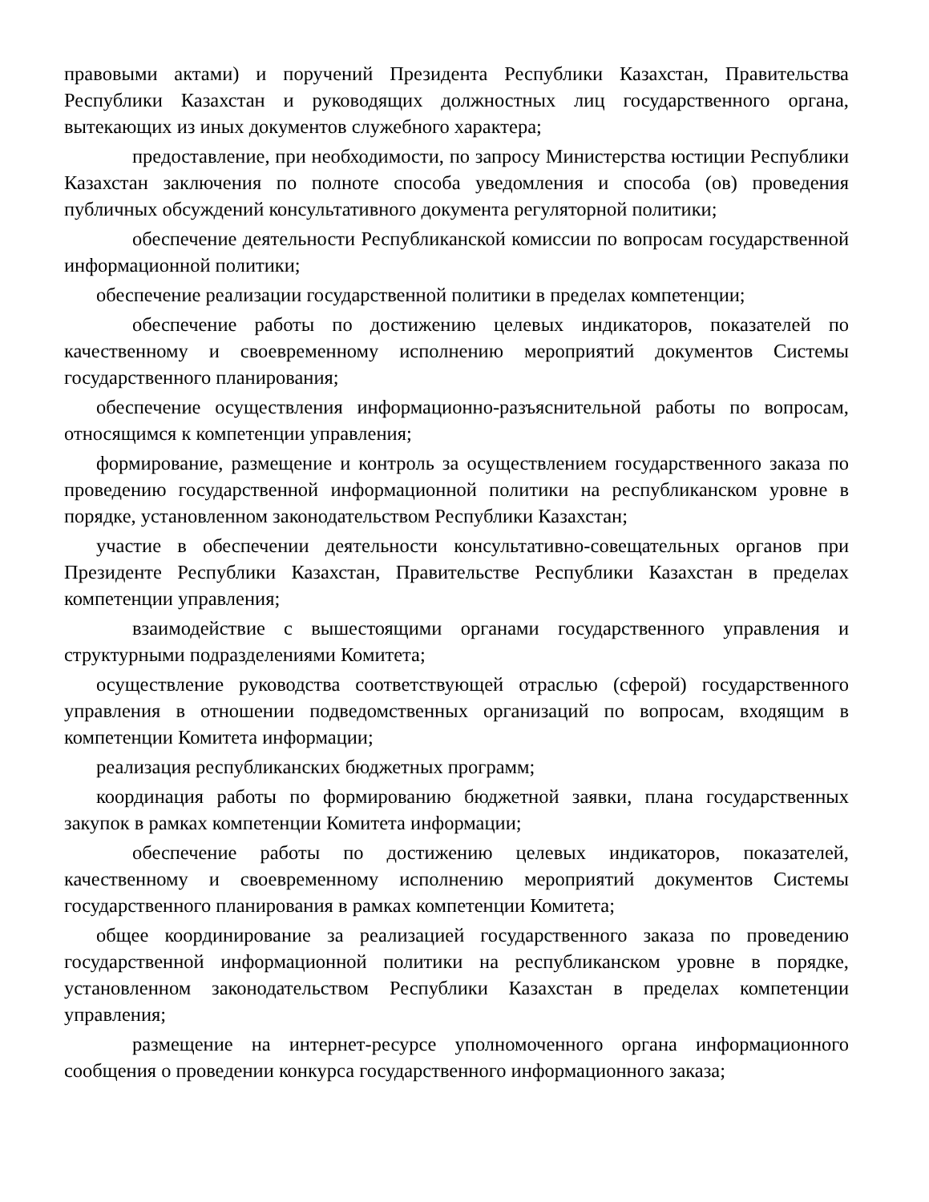правовыми актами) и поручений Президента Республики Казахстан, Правительства Республики Казахстан и руководящих должностных лиц государственного органа, вытекающих из иных документов служебного характера;
предоставление, при необходимости, по запросу Министерства юстиции Республики Казахстан заключения по полноте способа уведомления и способа (ов) проведения публичных обсуждений консультативного документа регуляторной политики;
обеспечение деятельности Республиканской комиссии по вопросам государственной информационной политики;
обеспечение реализации государственной политики в пределах компетенции;
обеспечение работы по достижению целевых индикаторов, показателей по качественному и своевременному исполнению мероприятий документов Системы государственного планирования;
обеспечение осуществления информационно-разъяснительной работы по вопросам, относящимся к компетенции управления;
формирование, размещение и контроль за осуществлением государственного заказа по проведению государственной информационной политики на республиканском уровне в порядке, установленном законодательством Республики Казахстан;
участие в обеспечении деятельности консультативно-совещательных органов при Президенте Республики Казахстан, Правительстве Республики Казахстан в пределах компетенции управления;
взаимодействие с вышестоящими органами государственного управления и структурными подразделениями Комитета;
осуществление руководства соответствующей отраслью (сферой) государственного управления в отношении подведомственных организаций по вопросам, входящим в компетенции Комитета информации;
реализация республиканских бюджетных программ;
координация работы по формированию бюджетной заявки, плана государственных закупок в рамках компетенции Комитета информации;
обеспечение работы по достижению целевых индикаторов, показателей, качественному и своевременному исполнению мероприятий документов Системы государственного планирования в рамках компетенции Комитета;
общее координирование за реализацией государственного заказа по проведению государственной информационной политики на республиканском уровне в порядке, установленном законодательством Республики Казахстан в пределах компетенции управления;
размещение на интернет-ресурсе уполномоченного органа информационного сообщения о проведении конкурса государственного информационного заказа;